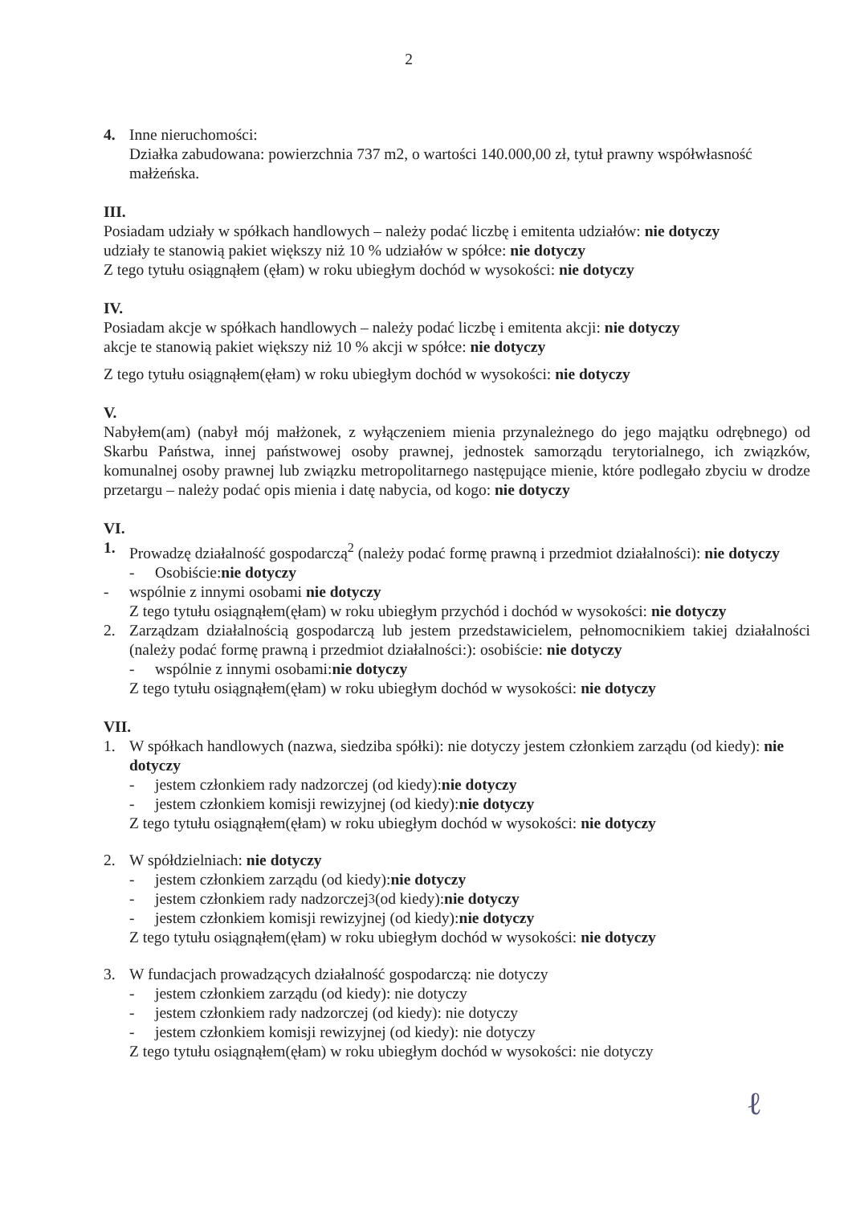2
4. Inne nieruchomości:
Działka zabudowana: powierzchnia 737 m2, o wartości 140.000,00 zł, tytuł prawny współwłasność małżeńska.
III.
Posiadam udziały w spółkach handlowych – należy podać liczbę i emitenta udziałów: nie dotyczy
udziały te stanowią pakiet większy niż 10 % udziałów w spółce: nie dotyczy
Z tego tytułu osiągnąłem (ęłam) w roku ubiegłym dochód w wysokości: nie dotyczy
IV.
Posiadam akcje w spółkach handlowych – należy podać liczbę i emitenta akcji: nie dotyczy
akcje te stanowią pakiet większy niż 10 % akcji w spółce: nie dotyczy
Z tego tytułu osiągnąłem(ęłam) w roku ubiegłym dochód w wysokości: nie dotyczy
V.
Nabyłem(am) (nabył mój małżonek, z wyłączeniem mienia przynależnego do jego majątku odrębnego) od Skarbu Państwa, innej państwowej osoby prawnej, jednostek samorządu terytorialnego, ich związków, komunalnej osoby prawnej lub związku metropolitarnego następujące mienie, które podlegało zbyciu w drodze przetargu – należy podać opis mienia i datę nabycia, od kogo: nie dotyczy
VI.
1. Prowadzę działalność gospodarczą<sup>2</sup> (należy podać formę prawną i przedmiot działalności): nie dotyczy
- Osobiście: nie dotyczy
- wspólnie z innymi osobami nie dotyczy
Z tego tytułu osiągnąłem(ęłam) w roku ubiegłym przychód i dochód w wysokości: nie dotyczy
2. Zarządzam działalnością gospodarczą lub jestem przedstawicielem, pełnomocnikiem takiej działalności (należy podać formę prawną i przedmiot działalności:): osobiście: nie dotyczy
- wspólnie z innymi osobami: nie dotyczy
Z tego tytułu osiągnąłem(ęłam) w roku ubiegłym dochód w wysokości: nie dotyczy
VII.
1. W spółkach handlowych (nazwa, siedziba spółki): nie dotyczy jestem członkiem zarządu (od kiedy): nie dotyczy
- jestem członkiem rady nadzorczej (od kiedy): nie dotyczy
- jestem członkiem komisji rewizyjnej (od kiedy): nie dotyczy
Z tego tytułu osiągnąłem(ęłam) w roku ubiegłym dochód w wysokości: nie dotyczy
2. W spółdzielniach: nie dotyczy
- jestem członkiem zarządu (od kiedy): nie dotyczy
- jestem członkiem rady nadzorczej<sup>3</sup> (od kiedy): nie dotyczy
- jestem członkiem komisji rewizyjnej (od kiedy): nie dotyczy
Z tego tytułu osiągnąłem(ęłam) w roku ubiegłym dochód w wysokości: nie dotyczy
3. W fundacjach prowadzących działalność gospodarczą: nie dotyczy
- jestem członkiem zarządu (od kiedy): nie dotyczy
- jestem członkiem rady nadzorczej (od kiedy): nie dotyczy
- jestem członkiem komisji rewizyjnej (od kiedy): nie dotyczy
Z tego tytułu osiągnąłem(ęłam) w roku ubiegłym dochód w wysokości: nie dotyczy
ℓ